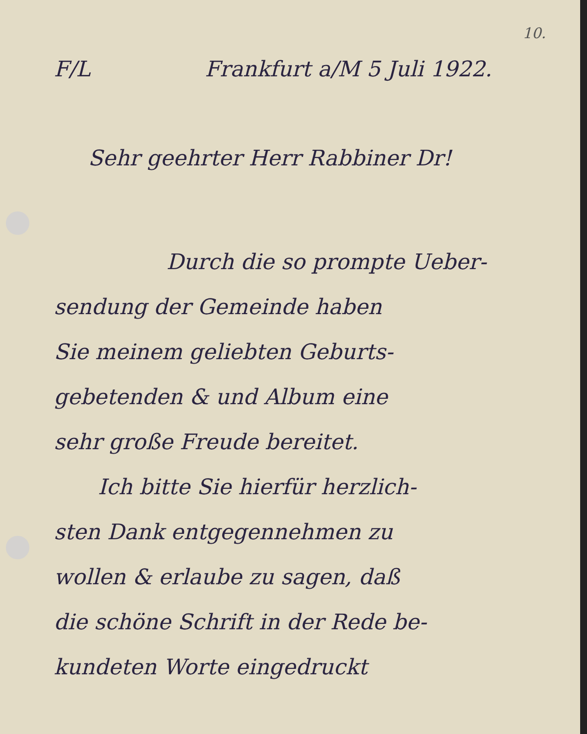10.
F/L Frankfurt a/M 5 Juli 1922.
Sehr geehrter Herr Rabbiner Dr!
Durch die so prompte Ueber-
sendung der Gemeinde haben
Sie meinem geliebten Geburts-
gebetenden & und Album eine
sehr große Freude bereitet.
Ich bitte Sie hierfür herzlich-
sten Dank entgegennehmen zu
wollen & erlaube zu sagen, daß
die schöne Schrift in der Rede be-
kundeten Worte eingedruckt